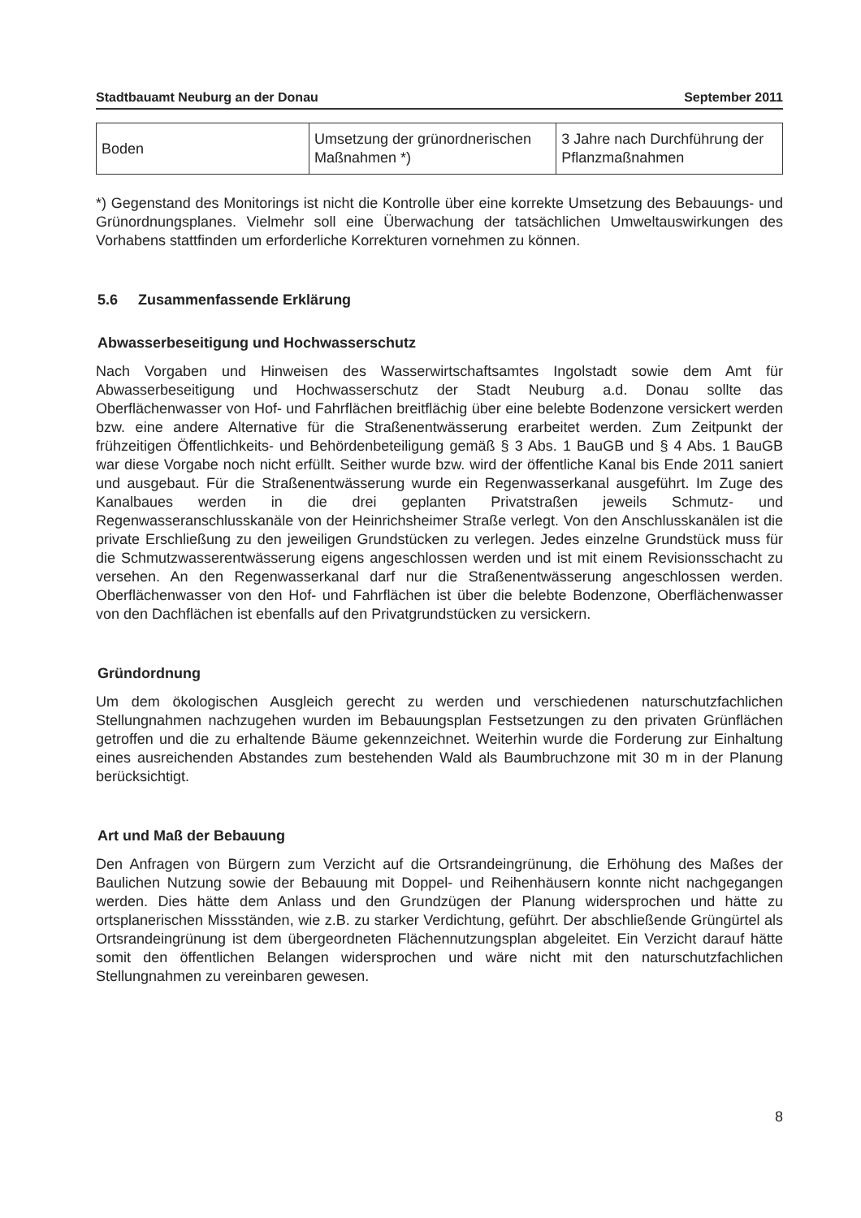Stadtbauamt Neuburg an der Donau September 2011
| Boden | Umsetzung der grünordnerischen Maßnahmen *) | 3 Jahre nach Durchführung der Pflanzmaßnahmen |
*) Gegenstand des Monitorings ist nicht die Kontrolle über eine korrekte Umsetzung des Bebauungs- und Grünordnungsplanes. Vielmehr soll eine Überwachung der tatsächlichen Umweltauswirkungen des Vorhabens stattfinden um erforderliche Korrekturen vornehmen zu können.
5.6 Zusammenfassende Erklärung
Abwasserbeseitigung und Hochwasserschutz
Nach Vorgaben und Hinweisen des Wasserwirtschaftsamtes Ingolstadt sowie dem Amt für Abwasserbeseitigung und Hochwasserschutz der Stadt Neuburg a.d. Donau sollte das Oberflächenwasser von Hof- und Fahrflächen breitflächig über eine belebte Bodenzone versickert werden bzw. eine andere Alternative für die Straßenentwässerung erarbeitet werden. Zum Zeitpunkt der frühzeitigen Öffentlichkeits- und Behördenbeteiligung gemäß § 3 Abs. 1 BauGB und § 4 Abs. 1 BauGB war diese Vorgabe noch nicht erfüllt. Seither wurde bzw. wird der öffentliche Kanal bis Ende 2011 saniert und ausgebaut. Für die Straßenentwässerung wurde ein Regenwasserkanal ausgeführt. Im Zuge des Kanalbaues werden in die drei geplanten Privatstraßen jeweils Schmutz- und Regenwasseranschlusskanäle von der Heinrichsheimer Straße verlegt. Von den Anschlusskanälen ist die private Erschließung zu den jeweiligen Grundstücken zu verlegen. Jedes einzelne Grundstück muss für die Schmutzwasserentwässerung eigens angeschlossen werden und ist mit einem Revisionsschacht zu versehen. An den Regenwasserkanal darf nur die Straßenentwässerung angeschlossen werden. Oberflächenwasser von den Hof- und Fahrflächen ist über die belebte Bodenzone, Oberflächenwasser von den Dachflächen ist ebenfalls auf den Privatgrundstücken zu versickern.
Gründordnung
Um dem ökologischen Ausgleich gerecht zu werden und verschiedenen naturschutzfachlichen Stellungnahmen nachzugehen wurden im Bebauungsplan Festsetzungen zu den privaten Grünflächen getroffen und die zu erhaltende Bäume gekennzeichnet. Weiterhin wurde die Forderung zur Einhaltung eines ausreichenden Abstandes zum bestehenden Wald als Baumbruchzone mit 30 m in der Planung berücksichtigt.
Art und Maß der Bebauung
Den Anfragen von Bürgern zum Verzicht auf die Ortsrandeingrünung, die Erhöhung des Maßes der Baulichen Nutzung sowie der Bebauung mit Doppel- und Reihenhäusern konnte nicht nachgegangen werden. Dies hätte dem Anlass und den Grundzügen der Planung widersprochen und hätte zu ortsplanerischen Missständen, wie z.B. zu starker Verdichtung, geführt. Der abschließende Grüngürtel als Ortsrandeingrünung ist dem übergeordneten Flächennutzungsplan abgeleitet. Ein Verzicht darauf hätte somit den öffentlichen Belangen widersprochen und wäre nicht mit den naturschutzfachlichen Stellungnahmen zu vereinbaren gewesen.
8